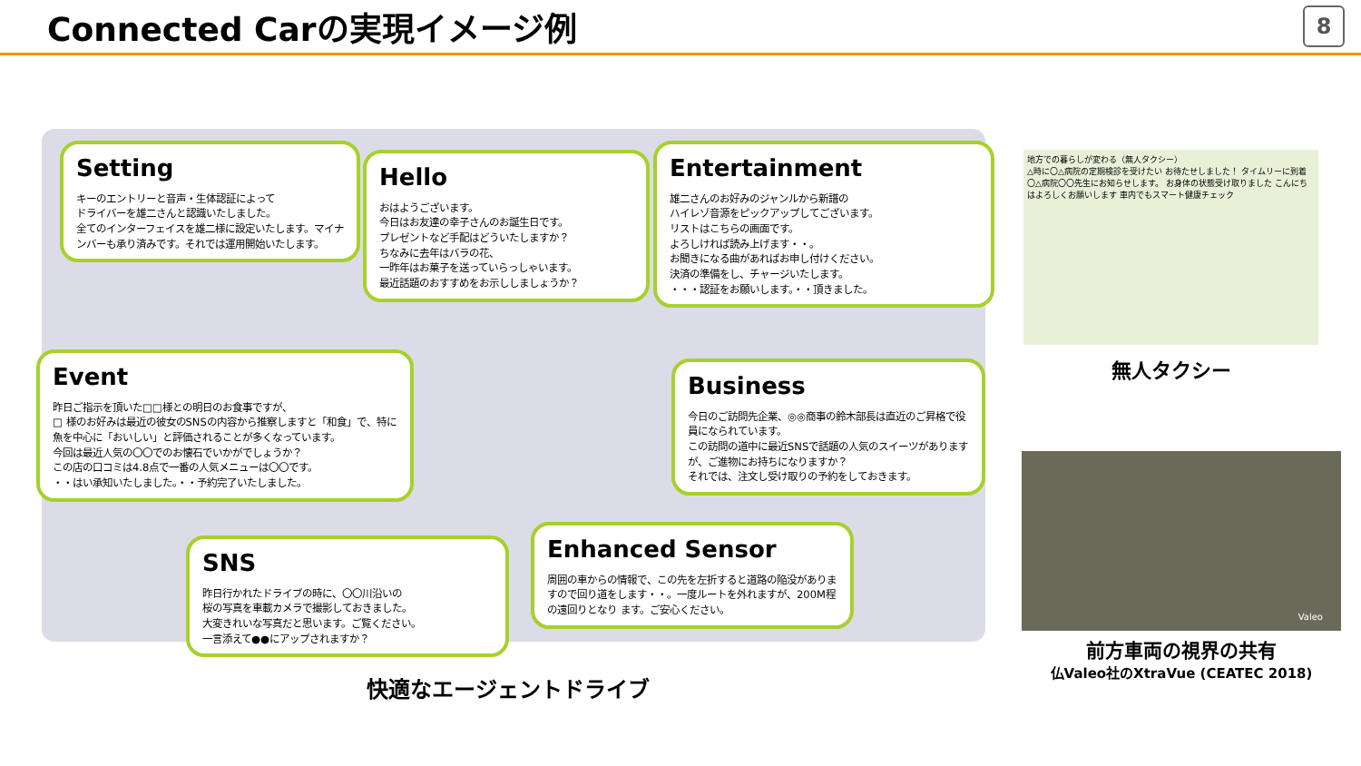Connected Carの実現イメージ例
8
Setting
キーのエントリーと音声・生体認証によって
ドライバーを雄二さんと認識いたしました。
全てのインターフェイスを雄二様に設定いたします。マイナンバーも承り済みです。それでは運用開始いたします。
Hello
おはようございます。
今日はお友達の幸子さんのお誕生日です。
プレゼントなど手配はどういたしますか？
ちなみに去年はバラの花、
一昨年はお菓子を送っていらっしゃいます。
最近話題のおすすめをお示ししましょうか？
Entertainment
雄二さんのお好みのジャンルから新譜の
ハイレゾ音源をピックアップしてございます。
リストはこちらの画面です。
よろしければ読み上げます・・。
お聞きになる曲があればお申し付けください。
決済の準備をし、チャージいたします。
・・・認証をお願いします。・・頂きました。
Event
昨日ご指示を頂いた□□様との明日のお食事ですが、
□ 様のお好みは最近の彼女のSNSの内容から推察しますと「和食」で、特に魚を中心に「おいしい」と評価されることが多くなっています。
今回は最近人気の〇〇でのお懐石でいかがでしょうか？
この店の口コミは4.8点で一番の人気メニューは〇〇です。
・・はい承知いたしました。・・予約完了いたしました。
Business
今日のご訪問先企業、◎◎商事の鈴木部長は直近のご昇格で役員になられています。
この訪問の道中に最近SNSで話題の人気のスイーツがありますが、ご進物にお持ちになりますか？
それでは、注文し受け取りの予約をしておきます。
SNS
昨日行かれたドライブの時に、〇〇川沿いの
桜の写真を車載カメラで撮影しておきました。
大変きれいな写真だと思います。ご覧ください。
一言添えて●●にアップされますか？
Enhanced Sensor
周囲の車からの情報で、この先を左折すると道路の陥没がありますので回り道をします・・。一度ルートを外れますが、200M程の遠回りとなり ます。ご安心ください。
快適なエージェントドライブ
地方での暮らしが変わる（無人タクシー）
△時に〇△病院の定期検診を受けたい お待たせしました！ タイムリーに到着 〇△病院〇〇先生にお知らせします。 お身体の状態受け取りました こんにちはよろしくお願いします 車内でもスマート健康チェック
無人タクシー
Valeo
前方車両の視界の共有
仏Valeo社のXtraVue (CEATEC 2018)